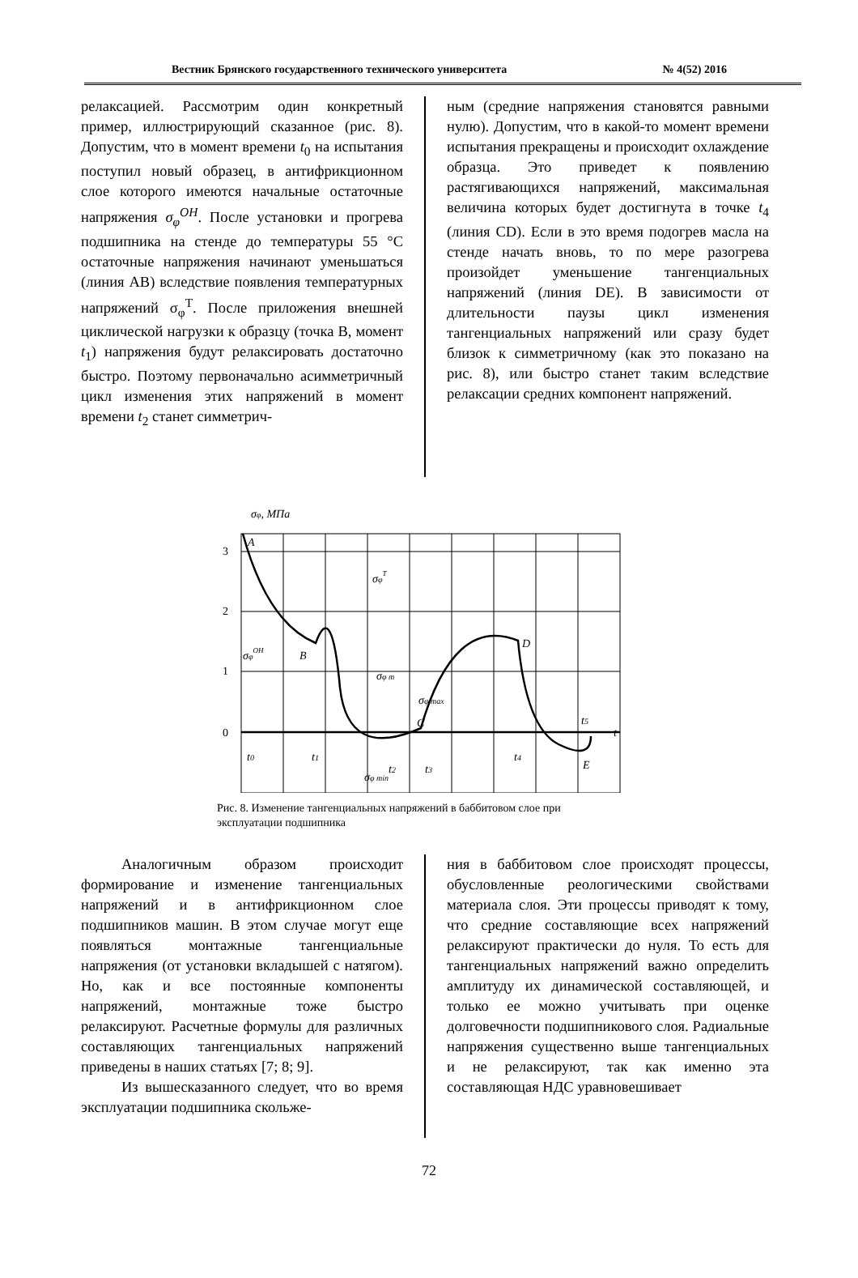Вестник Брянского государственного технического университета № 4(52) 2016
релаксацией. Рассмотрим один конкретный пример, иллюстрирующий сказанное (рис. 8). Допустим, что в момент времени t<sub>0</sub> на испытания поступил новый образец, в антифрикционном слое которого имеются начальные остаточные напряжения σ<sub>φ</sub><sup>OH</sup>. После установки и прогрева подшипника на стенде до температуры 55 °С остаточные напряжения начинают уменьшаться (линия АВ) вследствие появления температурных напряжений σ<sub>φ</sub><sup>T</sup>. После приложения внешней циклической нагрузки к образцу (точка В, момент t<sub>1</sub>) напряжения будут релаксировать достаточно быстро. Поэтому первоначально асимметричный цикл изменения этих напряжений в момент времени t<sub>2</sub> станет симметрич-
ным (средние напряжения становятся равными нулю). Допустим, что в какой-то момент времени испытания прекращены и происходит охлаждение образца. Это приведет к появлению растягивающихся напряжений, максимальная величина которых будет достигнута в точке t<sub>4</sub> (линия CD). Если в это время подогрев масла на стенде начать вновь, то по мере разогрева произойдет уменьшение тангенциальных напряжений (линия DE). В зависимости от длительности паузы цикл изменения тангенциальных напряжений или сразу будет близок к симметричному (как это показано на рис. 8), или быстро станет таким вследствие релаксации средних компонент напряжений.
σφ, МПа
3
2
1
0
A
B
C
D
E
σφOH
σφT
σφ m
σφ max
σφ min
t0
t1
t2
t3
t4
t5
t
Рис. 8. Изменение тангенциальных напряжений в баббитовом слое при эксплуатации подшипника
Аналогичным образом происходит формирование и изменение тангенциальных напряжений и в антифрикционном слое подшипников машин. В этом случае могут еще появляться монтажные тангенциальные напряжения (от установки вкладышей с натягом). Но, как и все постоянные компоненты напряжений, монтажные тоже быстро релаксируют. Расчетные формулы для различных составляющих тангенциальных напряжений приведены в наших статьях [7; 8; 9].
Из вышесказанного следует, что во время эксплуатации подшипника скольже-
ния в баббитовом слое происходят процессы, обусловленные реологическими свойствами материала слоя. Эти процессы приводят к тому, что средние составляющие всех напряжений релаксируют практически до нуля. То есть для тангенциальных напряжений важно определить амплитуду их динамической составляющей, и только ее можно учитывать при оценке долговечности подшипникового слоя. Радиальные напряжения существенно выше тангенциальных и не релаксируют, так как именно эта составляющая НДС уравновешивает
72